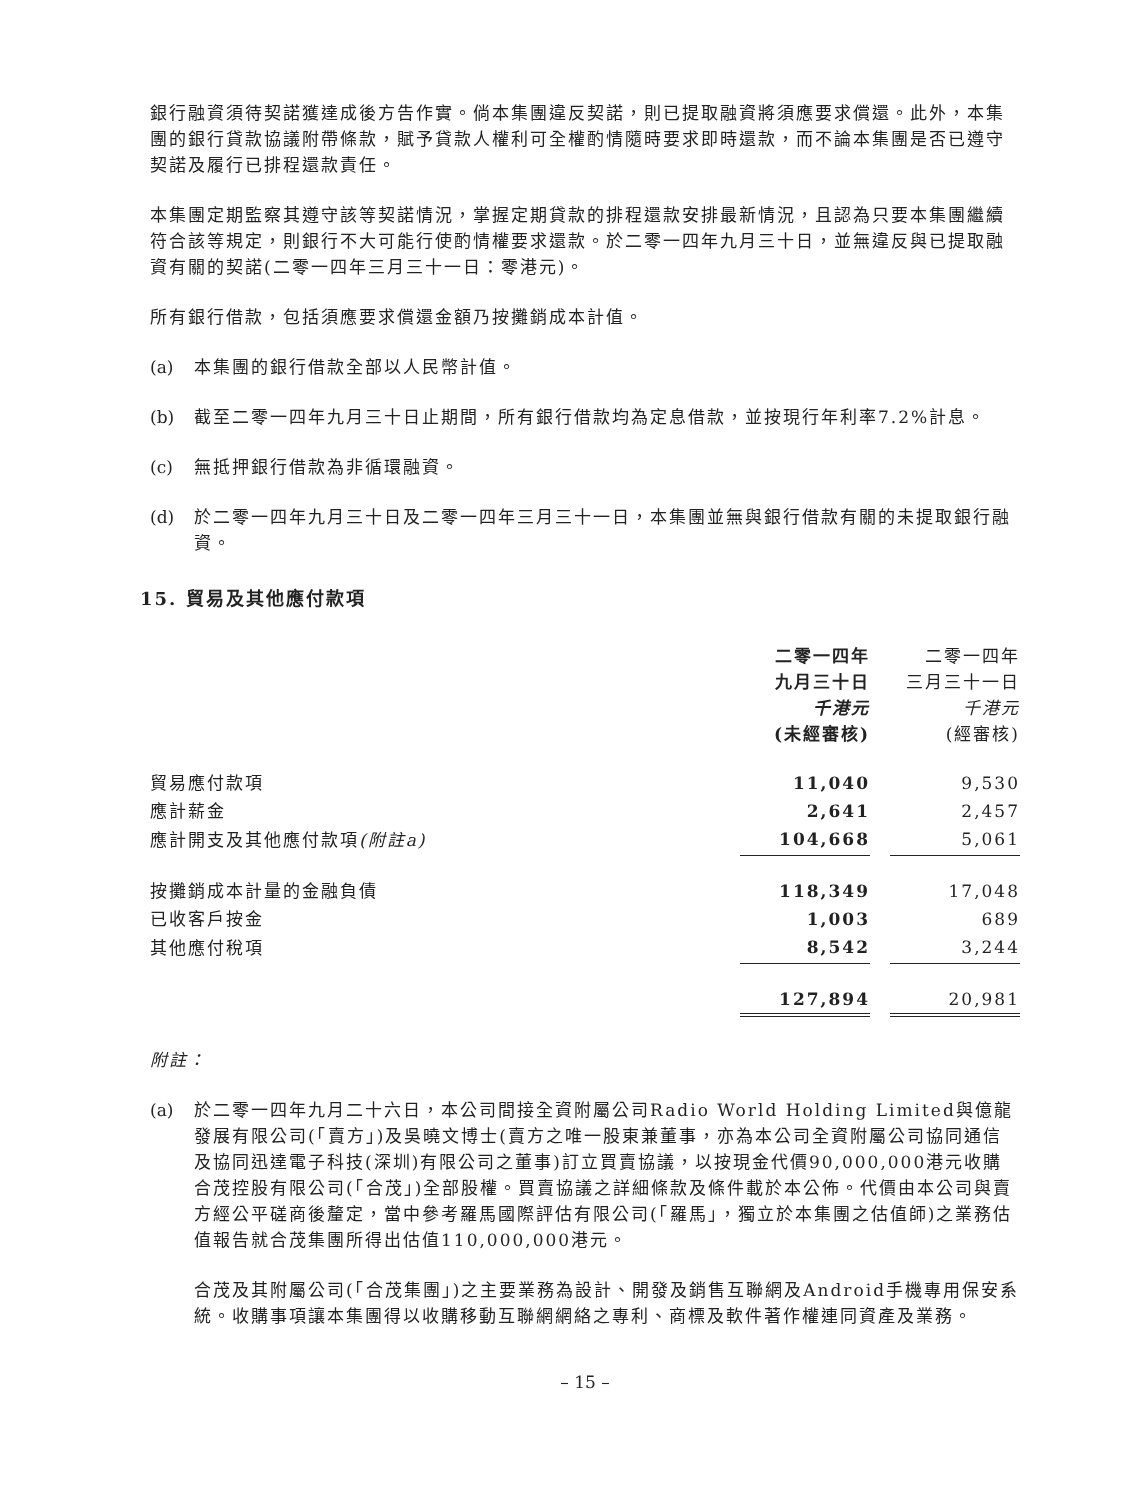銀行融資須待契諾獲達成後方告作實。倘本集團違反契諾，則已提取融資將須應要求償還。此外，本集團的銀行貸款協議附帶條款，賦予貸款人權利可全權酌情隨時要求即時還款，而不論本集團是否已遵守契諾及履行已排程還款責任。
本集團定期監察其遵守該等契諾情況，掌握定期貸款的排程還款安排最新情況，且認為只要本集團繼續符合該等規定，則銀行不大可能行使酌情權要求還款。於二零一四年九月三十日，並無違反與已提取融資有關的契諾(二零一四年三月三十一日：零港元)。
所有銀行借款，包括須應要求償還金額乃按攤銷成本計值。
(a) 本集團的銀行借款全部以人民幣計值。
(b) 截至二零一四年九月三十日止期間，所有銀行借款均為定息借款，並按現行年利率7.2%計息。
(c) 無抵押銀行借款為非循環融資。
(d) 於二零一四年九月三十日及二零一四年三月三十一日，本集團並無與銀行借款有關的未提取銀行融資。
15. 貿易及其他應付款項
| | 二零一四年 九月三十日 千港元 (未經審核) | | 二零一四年 三月三十一日 千港元 (經審核) |
| --- | --- | --- | --- |
| 貿易應付款項 | 11,040 | | 9,530 |
| 應計薪金 | 2,641 | | 2,457 |
| 應計開支及其他應付款項 (附註a) | 104,668 | | 5,061 |
| 按攤銷成本計量的金融負債 | 118,349 | | 17,048 |
| 已收客戶按金 | 1,003 | | 689 |
| 其他應付稅項 | 8,542 | | 3,244 |
| | 127,894 | | 20,981 |
附註：
(a) 於二零一四年九月二十六日，本公司間接全資附屬公司Radio World Holding Limited與億龍發展有限公司(「賣方」)及吳曉文博士(賣方之唯一股東兼董事，亦為本公司全資附屬公司協同通信及協同迅達電子科技(深圳)有限公司之董事)訂立買賣協議，以按現金代價90,000,000港元收購合茂控股有限公司(「合茂」)全部股權。買賣協議之詳細條款及條件載於本公佈。代價由本公司與賣方經公平磋商後釐定，當中參考羅馬國際評估有限公司(「羅馬」，獨立於本集團之估值師)之業務估值報告就合茂集團所得出估值110,000,000港元。
合茂及其附屬公司(「合茂集團」)之主要業務為設計、開發及銷售互聯網及Android手機專用保安系統。收購事項讓本集團得以收購移動互聯網網絡之專利、商標及軟件著作權連同資產及業務。
– 15 –